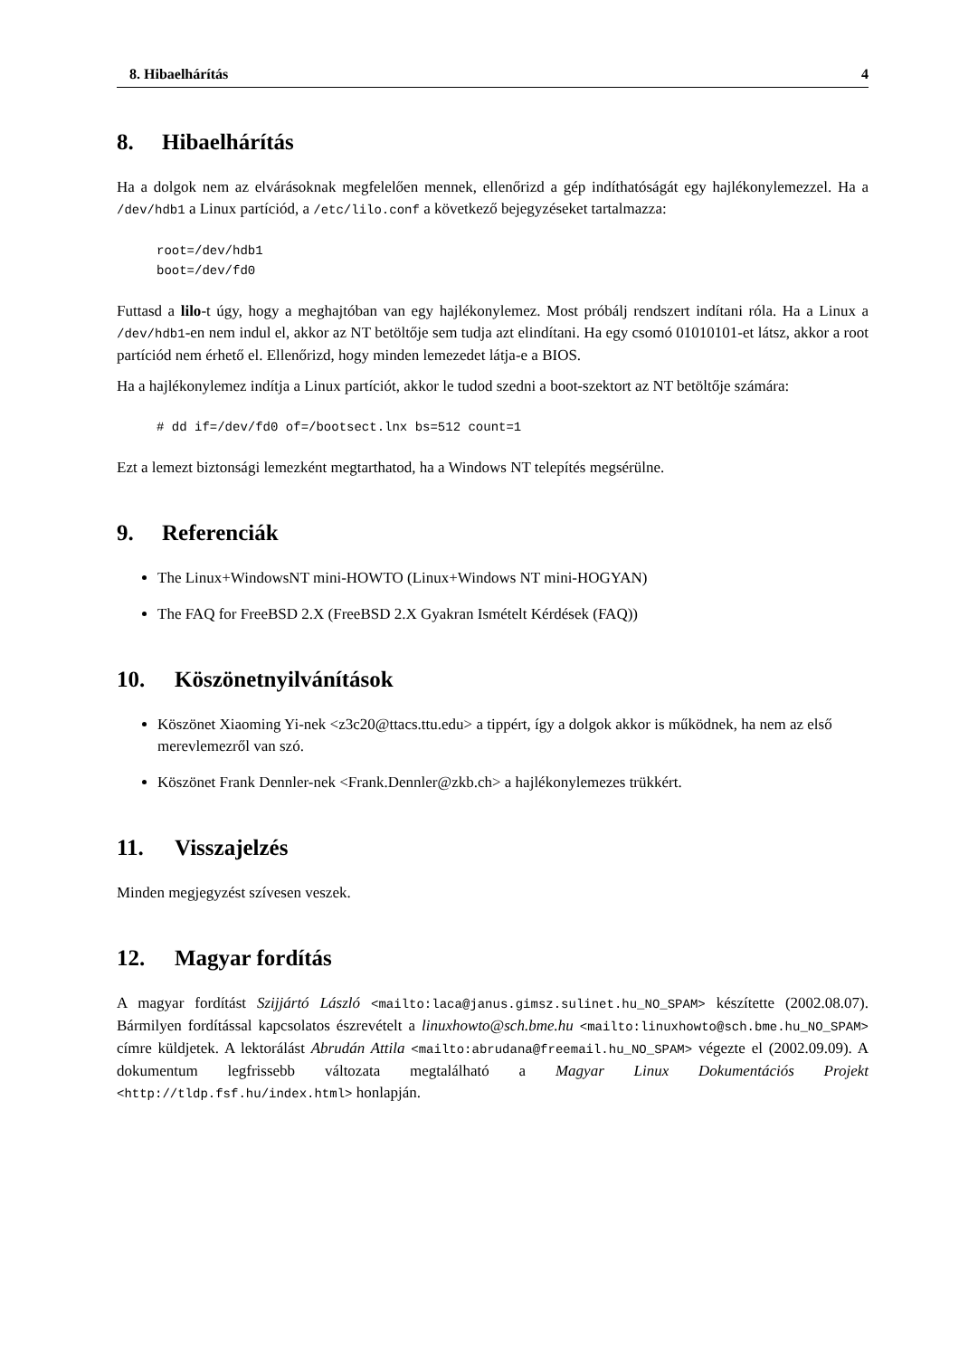8. Hibaelhárítás 4
8. Hibaelhárítás
Ha a dolgok nem az elvárásoknak megfelelően mennek, ellenőrizd a gép indíthatóságát egy hajlékonylemezzel. Ha a /dev/hdb1 a Linux partíciód, a /etc/lilo.conf a következő bejegyzéseket tartalmazza:
root=/dev/hdb1
boot=/dev/fd0
Futtasd a lilo-t úgy, hogy a meghajtóban van egy hajlékonylemez. Most próbálj rendszert indítani róla. Ha a Linux a /dev/hdb1-en nem indul el, akkor az NT betöltője sem tudja azt elindítani. Ha egy csomó 01010101-et látsz, akkor a root partíciód nem érhető el. Ellenőrizd, hogy minden lemezedet látja-e a BIOS.
Ha a hajlékonylemez indítja a Linux partíciót, akkor le tudod szedni a boot-szektort az NT betöltője számára:
# dd if=/dev/fd0 of=/bootsect.lnx bs=512 count=1
Ezt a lemezt biztonsági lemezként megtarthatod, ha a Windows NT telepítés megsérülne.
9. Referenciák
The Linux+WindowsNT mini-HOWTO (Linux+Windows NT mini-HOGYAN)
The FAQ for FreeBSD 2.X (FreeBSD 2.X Gyakran Ismételt Kérdések (FAQ))
10. Köszönetnyilvánítások
Köszönet Xiaoming Yi-nek <z3c20@ttacs.ttu.edu> a tippért, így a dolgok akkor is működnek, ha nem az első merevlemezről van szó.
Köszönet Frank Dennler-nek <Frank.Dennler@zkb.ch> a hajlékonylemezes trükkért.
11. Visszajelzés
Minden megjegyzést szívesen veszek.
12. Magyar fordítás
A magyar fordítást Szijjártó László <mailto:laca@janus.gimsz.sulinet.hu_NO_SPAM> készítette (2002.08.07). Bármilyen fordítással kapcsolatos észrevételt a linuxhowto@sch.bme.hu <mailto:linuxhowto@sch.bme.hu_NO_SPAM> címre küldjetek. A lektorálást Abrudán Attila <mailto:abrudana@freemail.hu_NO_SPAM> végezte el (2002.09.09). A dokumentum legfrissebb változata megtalálható a Magyar Linux Dokumentációs Projekt <http://tldp.fsf.hu/index.html> honlapján.